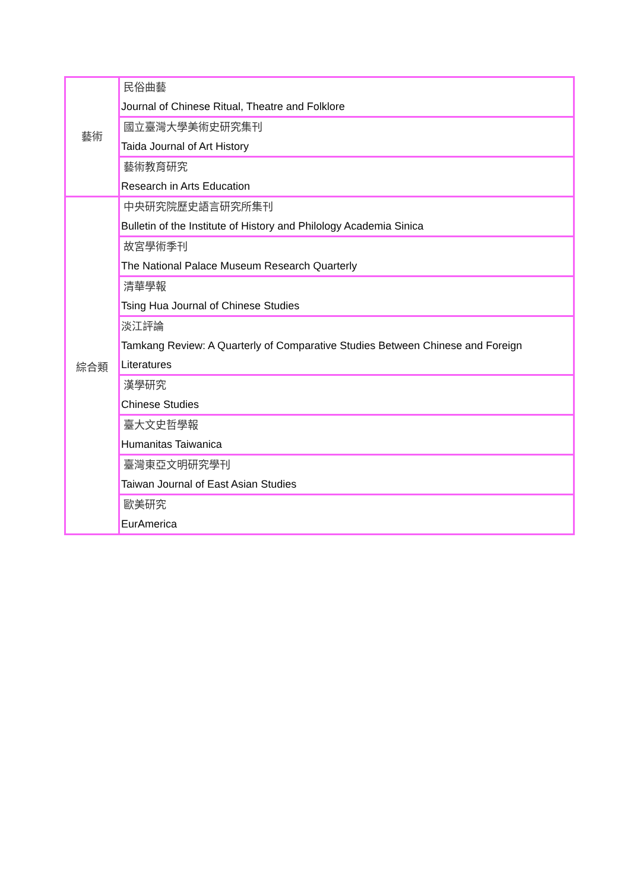| 藝術 | 民俗曲藝 Journal of Chinese Ritual, Theatre and Folklore |
| | 國立臺灣大學美術史研究集刊 Taida Journal of Art History |
| | 藝術教育研究 Research in Arts Education |
| 綜合類 | 中央研究院歷史語言研究所集刊 Bulletin of the Institute of History and Philology Academia Sinica |
| | 故宮學術季刊 The National Palace Museum Research Quarterly |
| | 清華學報 Tsing Hua Journal of Chinese Studies |
| | 淡江評論 Tamkang Review: A Quarterly of Comparative Studies Between Chinese and Foreign Literatures |
| | 漢學研究 Chinese Studies |
| | 臺大文史哲學報 Humanitas Taiwanica |
| | 臺灣東亞文明研究學刊 Taiwan Journal of East Asian Studies |
| | 歐美研究 EurAmerica |